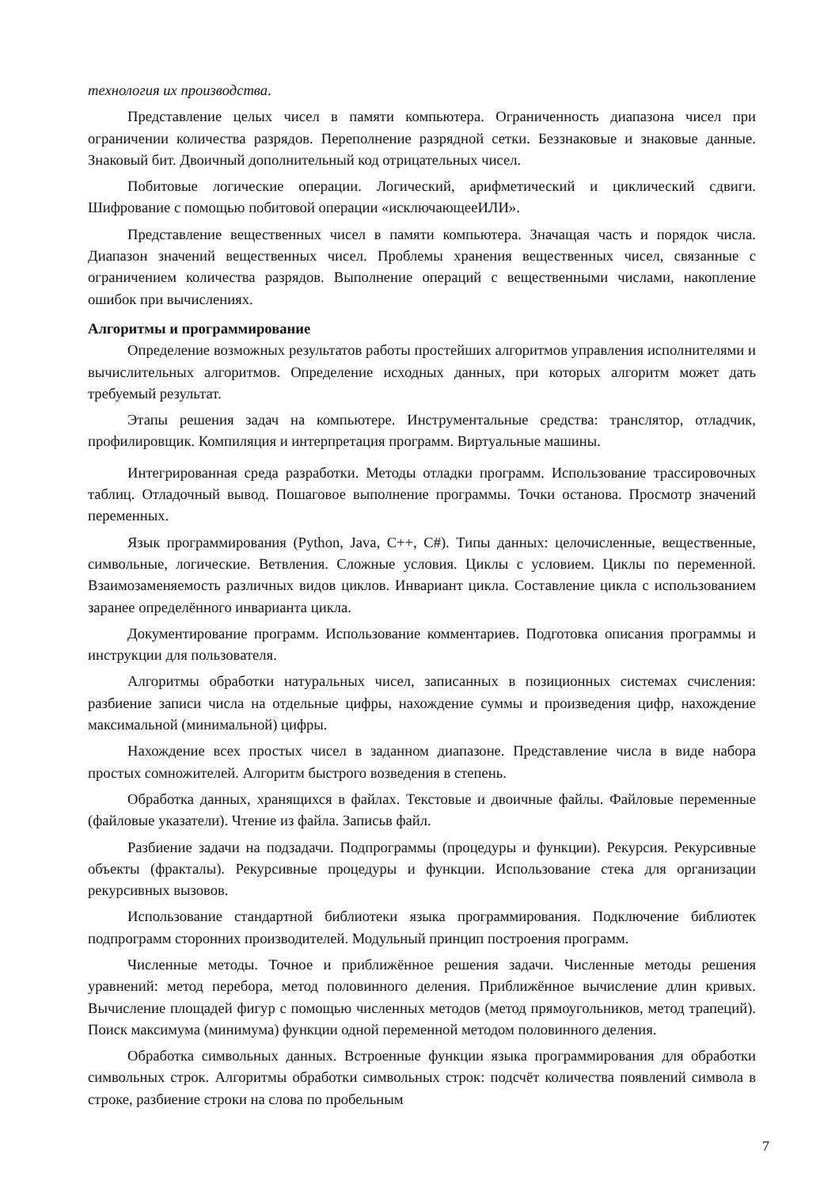технология их производства.
Представление целых чисел в памяти компьютера. Ограниченность диапазона чисел при ограничении количества разрядов. Переполнение разрядной сетки. Беззнаковые и знаковые данные. Знаковый бит. Двоичный дополнительный код отрицательных чисел.
Побитовые логические операции. Логический, арифметический и циклический сдвиги. Шифрование с помощью побитовой операции «исключающееИЛИ».
Представление вещественных чисел в памяти компьютера. Значащая часть и порядок числа. Диапазон значений вещественных чисел. Проблемы хранения вещественных чисел, связанные с ограничением количества разрядов. Выполнение операций с вещественными числами, накопление ошибок при вычислениях.
Алгоритмы и программирование
Определение возможных результатов работы простейших алгоритмов управления исполнителями и вычислительных алгоритмов. Определение исходных данных, при которых алгоритм может дать требуемый результат.
Этапы решения задач на компьютере. Инструментальные средства: транслятор, отладчик, профилировщик. Компиляция и интерпретация программ. Виртуальные машины.
Интегрированная среда разработки. Методы отладки программ. Использование трассировочных таблиц. Отладочный вывод. Пошаговое выполнение программы. Точки останова. Просмотр значений переменных.
Язык программирования (Python, Java, C++, C#). Типы данных: целочисленные, вещественные, символьные, логические. Ветвления. Сложные условия. Циклы с условием. Циклы по переменной. Взаимозаменяемость различных видов циклов. Инвариант цикла. Составление цикла с использованием заранее определённого инварианта цикла.
Документирование программ. Использование комментариев. Подготовка описания программы и инструкции для пользователя.
Алгоритмы обработки натуральных чисел, записанных в позиционных системах счисления: разбиение записи числа на отдельные цифры, нахождение суммы и произведения цифр, нахождение максимальной (минимальной) цифры.
Нахождение всех простых чисел в заданном диапазоне. Представление числа в виде набора простых сомножителей. Алгоритм быстрого возведения в степень.
Обработка данных, хранящихся в файлах. Текстовые и двоичные файлы. Файловые переменные (файловые указатели). Чтение из файла. Записьв файл.
Разбиение задачи на подзадачи. Подпрограммы (процедуры и функции). Рекурсия. Рекурсивные объекты (фракталы). Рекурсивные процедуры и функции. Использование стека для организации рекурсивных вызовов.
Использование стандартной библиотеки языка программирования. Подключение библиотек подпрограмм сторонних производителей. Модульный принцип построения программ.
Численные методы. Точное и приближённое решения задачи. Численные методы решения уравнений: метод перебора, метод половинного деления. Приближённое вычисление длин кривых. Вычисление площадей фигур с помощью численных методов (метод прямоугольников, метод трапеций). Поиск максимума (минимума) функции одной переменной методом половинного деления.
Обработка символьных данных. Встроенные функции языка программирования для обработки символьных строк. Алгоритмы обработки символьных строк: подсчёт количества появлений символа в строке, разбиение строки на слова по пробельным
7